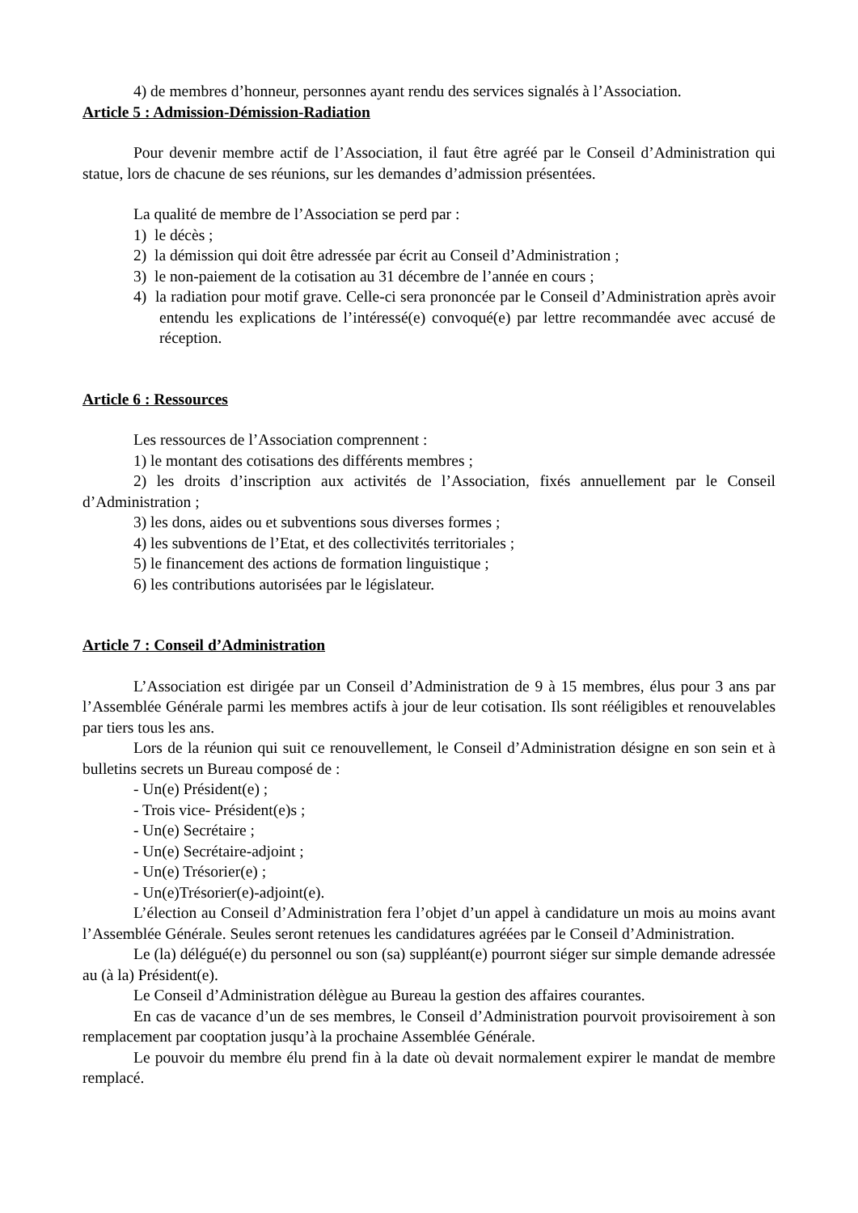4) de membres d’honneur, personnes ayant rendu des services signalés à l’Association.
Article 5 : Admission-Démission-Radiation
Pour devenir membre actif de l’Association, il faut être agréé par le Conseil d’Administration qui statue, lors de chacune de ses réunions, sur les demandes d’admission présentées.
La qualité de membre de l’Association se perd par :
1) le décès ;
2) la démission qui doit être adressée par écrit au Conseil d’Administration ;
3) le non-paiement de la cotisation au 31 décembre de l’année en cours ;
4) la radiation pour motif grave. Celle-ci sera prononcée par le Conseil d’Administration après avoir entendu les explications de l’intéressé(e) convoqué(e) par lettre recommandée avec accusé de réception.
Article 6 : Ressources
Les ressources de l’Association comprennent :
1) le montant des cotisations des différents membres ;
2) les droits d’inscription aux activités de l’Association, fixés annuellement par le Conseil d’Administration ;
3) les dons, aides ou et subventions sous diverses formes ;
4) les subventions de l’Etat, et des collectivités territoriales ;
5) le financement des actions de formation linguistique ;
6) les contributions autorisées par le législateur.
Article 7 : Conseil d’Administration
L’Association est dirigée par un Conseil d’Administration de 9 à 15 membres, élus pour 3 ans par l’Assemblée Générale parmi les membres actifs à jour de leur cotisation. Ils sont rééligibles et renouvelables par tiers tous les ans.
Lors de la réunion qui suit ce renouvellement, le Conseil d’Administration désigne en son sein et à bulletins secrets un Bureau composé de :
- Un(e) Président(e) ;
- Trois vice- Président(e)s ;
- Un(e) Secrétaire ;
- Un(e) Secrétaire-adjoint ;
- Un(e) Trésorier(e) ;
- Un(e)Trésorier(e)-adjoint(e).
L’élection au Conseil d’Administration fera l’objet d’un appel à candidature un mois au moins avant l’Assemblée Générale. Seules seront retenues les candidatures agréées par le Conseil d’Administration.
Le (la) délégué(e) du personnel ou son (sa) suppléant(e) pourront siéger sur simple demande adressée au (à la) Président(e).
Le Conseil d’Administration délègue au Bureau la gestion des affaires courantes.
En cas de vacance d’un de ses membres, le Conseil d’Administration pourvoit provisoirement à son remplacement par cooptation jusqu’à la prochaine Assemblée Générale.
Le pouvoir du membre élu prend fin à la date où devait normalement expirer le mandat de membre remplacé.